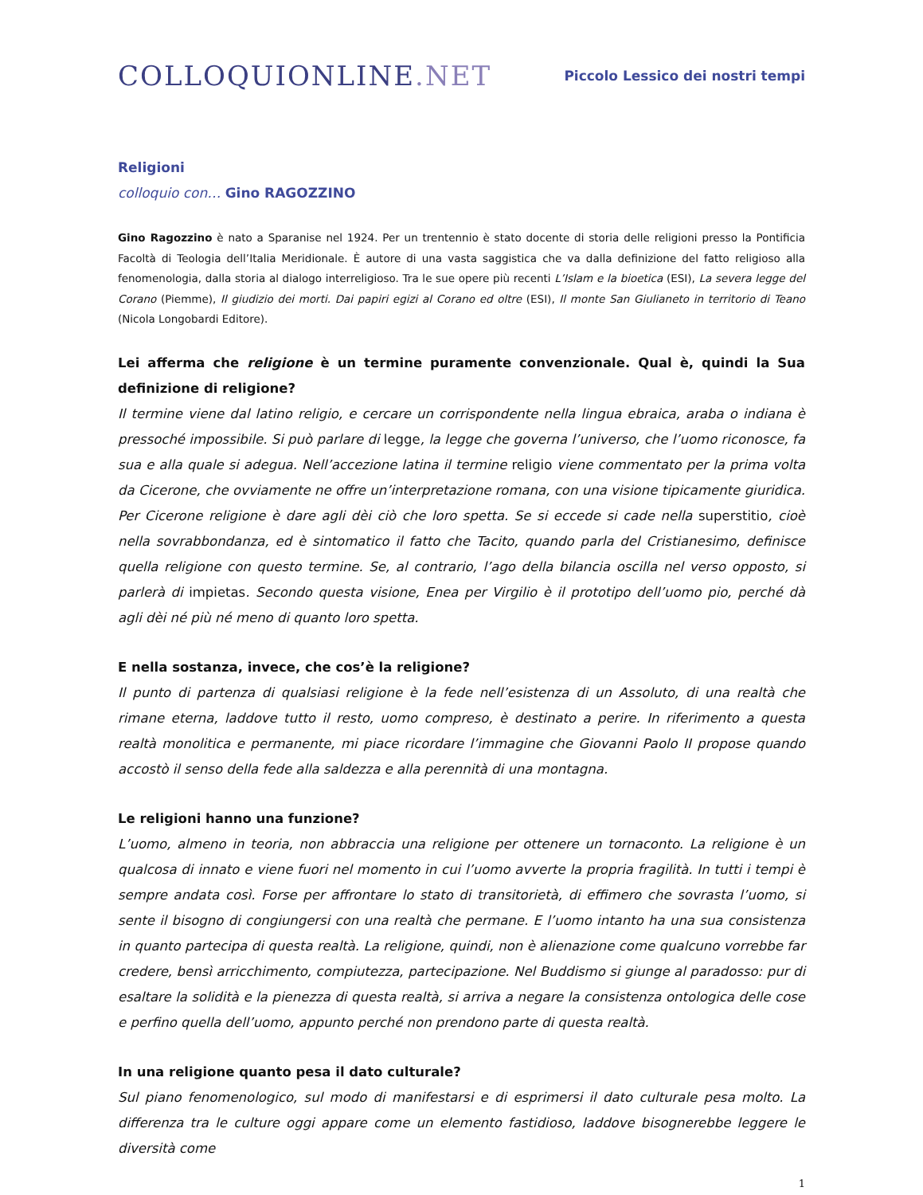COLLOQUIONLINE.NET
Piccolo Lessico dei nostri tempi
Religioni
colloquio con… Gino RAGOZZINO
Gino Ragozzino è nato a Sparanise nel 1924. Per un trentennio è stato docente di storia delle religioni presso la Pontificia Facoltà di Teologia dell’Italia Meridionale. È autore di una vasta saggistica che va dalla definizione del fatto religioso alla fenomenologia, dalla storia al dialogo interreligioso. Tra le sue opere più recenti L’Islam e la bioetica (ESI), La severa legge del Corano (Piemme), Il giudizio dei morti. Dai papiri egizi al Corano ed oltre (ESI), Il monte San Giulianeto in territorio di Teano (Nicola Longobardi Editore).
Lei afferma che religione è un termine puramente convenzionale. Qual è, quindi la Sua definizione di religione?
Il termine viene dal latino religio, e cercare un corrispondente nella lingua ebraica, araba o indiana è pressoché impossibile. Si può parlare di legge, la legge che governa l’universo, che l’uomo riconosce, fa sua e alla quale si adegua. Nell’accezione latina il termine religio viene commentato per la prima volta da Cicerone, che ovviamente ne offre un’interpretazione romana, con una visione tipicamente giuridica. Per Cicerone religione è dare agli dèi ciò che loro spetta. Se si eccede si cade nella superstitio, cioè nella sovrabbondanza, ed è sintomatico il fatto che Tacito, quando parla del Cristianesimo, definisce quella religione con questo termine. Se, al contrario, l’ago della bilancia oscilla nel verso opposto, si parlerà di impietas. Secondo questa visione, Enea per Virgilio è il prototipo dell’uomo pio, perché dà agli dèi né più né meno di quanto loro spetta.
E nella sostanza, invece, che cos’è la religione?
Il punto di partenza di qualsiasi religione è la fede nell’esistenza di un Assoluto, di una realtà che rimane eterna, laddove tutto il resto, uomo compreso, è destinato a perire. In riferimento a questa realtà monolitica e permanente, mi piace ricordare l’immagine che Giovanni Paolo II propose quando accostò il senso della fede alla saldezza e alla perennità di una montagna.
Le religioni hanno una funzione?
L’uomo, almeno in teoria, non abbraccia una religione per ottenere un tornaconto. La religione è un qualcosa di innato e viene fuori nel momento in cui l’uomo avverte la propria fragilità. In tutti i tempi è sempre andata così. Forse per affrontare lo stato di transitorietà, di effimero che sovrasta l’uomo, si sente il bisogno di congiungersi con una realtà che permane. E l’uomo intanto ha una sua consistenza in quanto partecipa di questa realtà. La religione, quindi, non è alienazione come qualcuno vorrebbe far credere, bensì arricchimento, compiutezza, partecipazione. Nel Buddismo si giunge al paradosso: pur di esaltare la solidità e la pienezza di questa realtà, si arriva a negare la consistenza ontologica delle cose e perfino quella dell’uomo, appunto perché non prendono parte di questa realtà.
In una religione quanto pesa il dato culturale?
Sul piano fenomenologico, sul modo di manifestarsi e di esprimersi il dato culturale pesa molto. La differenza tra le culture oggi appare come un elemento fastidioso, laddove bisognerebbe leggere le diversità come
1